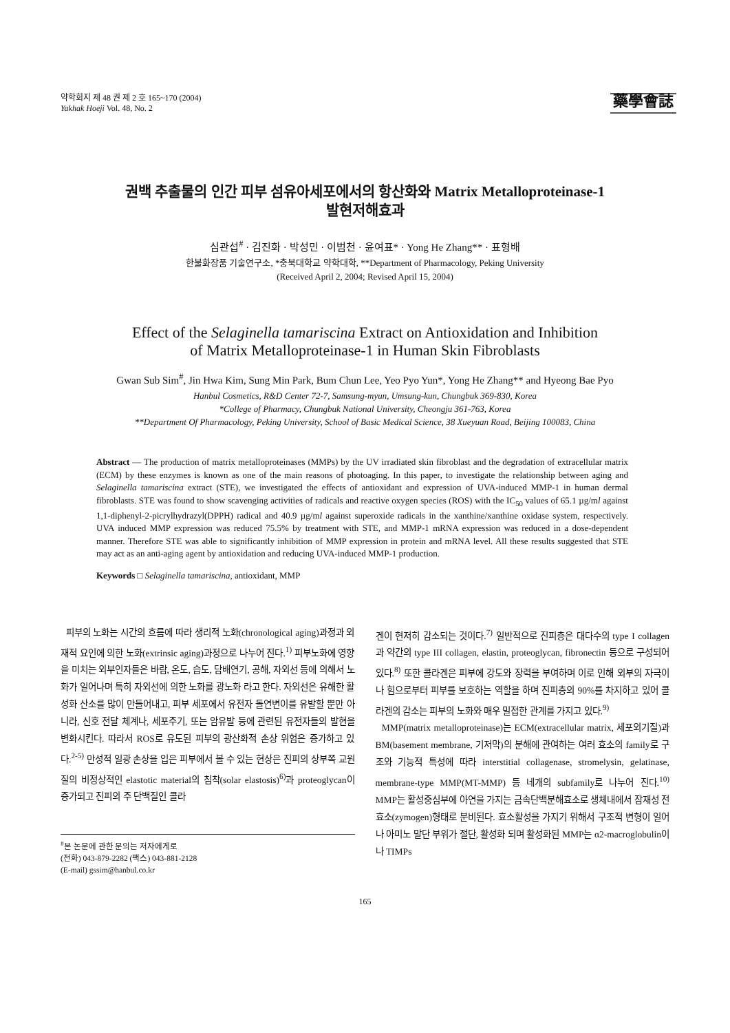약학회지 제 48 권 제 2 호 165~170 (2004)
Yakhak Hoeji Vol. 48, No. 2
藥學會誌
권백 추출물의 인간 피부 섬유아세포에서의 항산화와 Matrix Metalloproteinase-1
발현저해효과
심관섭<sup>#</sup> · 김진화 · 박성민 · 이범천 · 윤여표* · Yong He Zhang** · 표형배
한불화장품 기술연구소, *충북대학교 약학대학, **Department of Pharmacology, Peking University
(Received April 2, 2004; Revised April 15, 2004)
Effect of the Selaginella tamariscina Extract on Antioxidation and Inhibition
of Matrix Metalloproteinase-1 in Human Skin Fibroblasts
Gwan Sub Sim<sup>#</sup>, Jin Hwa Kim, Sung Min Park, Bum Chun Lee, Yeo Pyo Yun*, Yong He Zhang** and Hyeong Bae Pyo
Hanbul Cosmetics, R&D Center 72-7, Samsung-myun, Umsung-kun, Chungbuk 369-830, Korea
*College of Pharmacy, Chungbuk National University, Cheongju 361-763, Korea
**Department Of Pharmacology, Peking University, School of Basic Medical Science, 38 Xueyuan Road, Beijing 100083, China
Abstract — The production of matrix metalloproteinases (MMPs) by the UV irradiated skin fibroblast and the degradation of extracellular matrix (ECM) by these enzymes is known as one of the main reasons of photoaging. In this paper, to investigate the relationship between aging and Selaginella tamariscina extract (STE), we investigated the effects of antioxidant and expression of UVA-induced MMP-1 in human dermal fibroblasts. STE was found to show scavenging activities of radicals and reactive oxygen species (ROS) with the IC<sub>50</sub> values of 65.1 µg/ml against 1,1-diphenyl-2-picrylhydrazyl(DPPH) radical and 40.9 µg/ml against superoxide radicals in the xanthine/xanthine oxidase system, respectively. UVA induced MMP expression was reduced 75.5% by treatment with STE, and MMP-1 mRNA expression was reduced in a dose-dependent manner. Therefore STE was able to significantly inhibition of MMP expression in protein and mRNA level. All these results suggested that STE may act as an anti-aging agent by antioxidation and reducing UVA-induced MMP-1 production.
Keywords □ Selaginella tamariscina, antioxidant, MMP
피부의 노화는 시간의 흐름에 따라 생리적 노화(chronological aging)과정과 외재적 요인에 의한 노화(extrinsic aging)과정으로 나누어 진다.<sup>1)</sup> 피부노화에 영향을 미치는 외부인자들은 바람, 온도, 습도, 담배연기, 공해, 자외선 등에 의해서 노화가 일어나며 특히 자외선에 의한 노화를 광노화 라고 한다. 자외선은 유해한 활성화 산소를 많이 만들어내고, 피부 세포에서 유전자 돌연변이를 유발할 뿐만 아니라, 신호 전달 체계나, 세포주기, 또는 암유발 등에 관련된 유전자들의 발현을 변화시킨다. 따라서 ROS로 유도된 피부의 광산화적 손상 위험은 증가하고 있다.<sup>2-5)</sup> 만성적 일광 손상을 입은 피부에서 볼 수 있는 현상은 진피의 상부쪽 교원질의 비정상적인 elastotic material의 침착(solar elastosis)<sup>6)</sup>과 proteoglycan이 증가되고 진피의 주 단백질인 콜라
<sup>#</sup> 본 논문에 관한 문의는 저자에게로
(전화) 043-879-2282 (팩스) 043-881-2128
(E-mail) gssim@hanbul.co.kr
겐이 현저히 감소되는 것이다.<sup>7)</sup> 일반적으로 진피층은 대다수의 type I collagen과 약간의 type III collagen, elastin, proteoglycan, fibronectin 등으로 구성되어 있다.<sup>8)</sup> 또한 콜라겐은 피부에 강도와 장력을 부여하며 이로 인해 외부의 자극이나 힘으로부터 피부를 보호하는 역할을 하며 진피층의 90%를 차지하고 있어 콜라겐의 감소는 피부의 노화와 매우 밀접한 관계를 가지고 있다.<sup>9)</sup>
MMP(matrix metalloproteinase)는 ECM(extracellular matrix, 세포외기질)과 BM(basement membrane, 기저막)의 분해에 관여하는 여러 효소의 family로 구조와 기능적 특성에 따라 interstitial collagenase, stromelysin, gelatinase, membrane-type MMP(MT-MMP) 등 네개의 subfamily로 나누어 진다.<sup>10)</sup> MMP는 활성중심부에 아연을 가지는 금속단백분해효소로 생체내에서 잠재성 전효소(zymogen)형태로 분비된다. 효소활성을 가지기 위해서 구조적 변형이 일어나 아미노 말단 부위가 절단, 활성화 되며 활성화된 MMP는 α2-macroglobulin이나 TIMPs
165